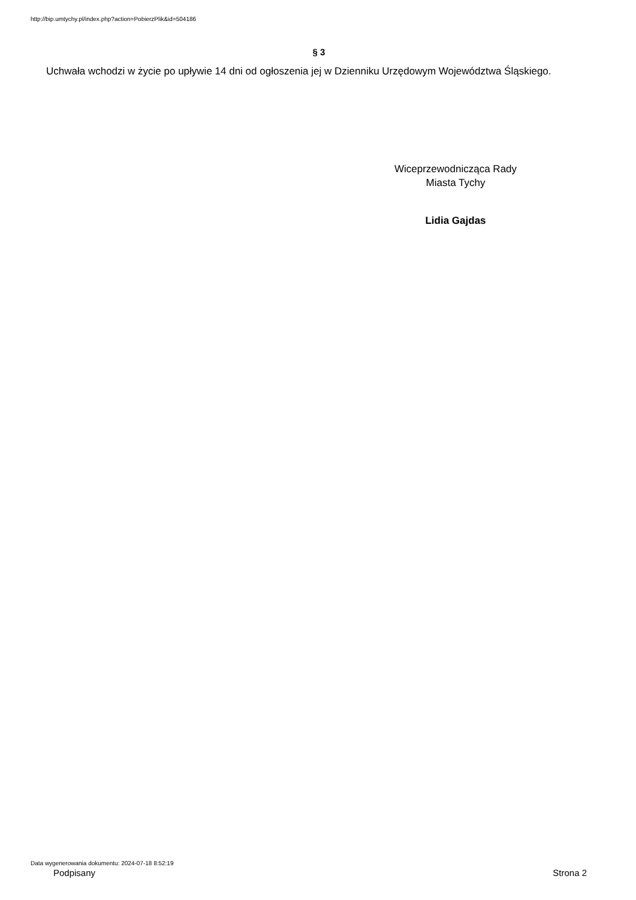http://bip.umtychy.pl/index.php?action=PobierzPlik&id=504186
§ 3
Uchwała wchodzi w życie po upływie 14 dni od ogłoszenia jej w Dzienniku Urzędowym Województwa Śląskiego.
Wiceprzewodnicząca Rady
Miasta Tychy
Lidia Gajdas
Data wygenerowania dokumentu: 2024-07-18 8:52:19
Podpisany Strona 2